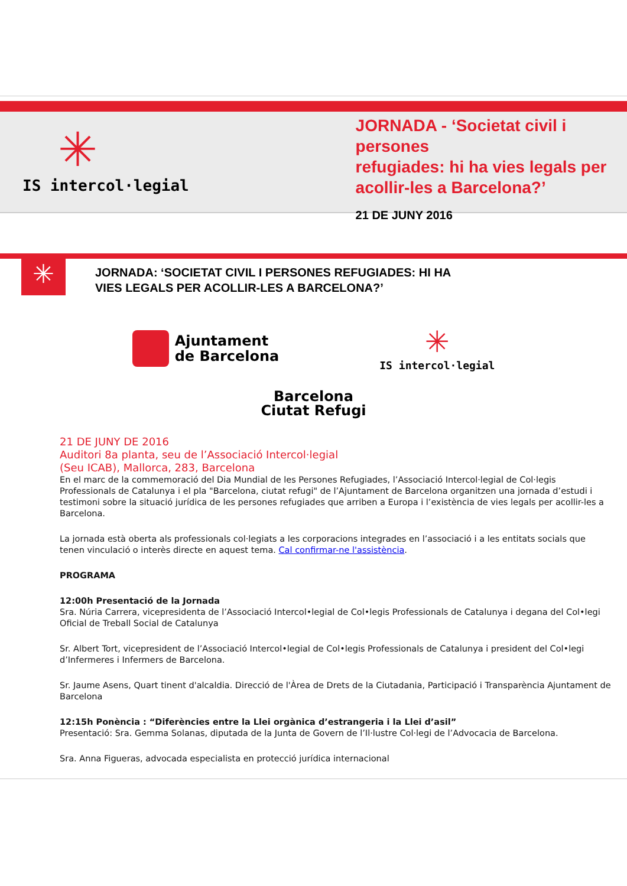✳
IS intercol·legial
JORNADA - ‘Societat civil i persones
refugiades: hi ha vies legals per
acollir-les a Barcelona?’
21 DE JUNY 2016
✳
JORNADA: ‘SOCIETAT CIVIL I PERSONES REFUGIADES: HI HA
VIES LEGALS PER ACOLLIR-LES A BARCELONA?’
Ajuntament
de Barcelona
✳
IS intercol·legial
Barcelona
Ciutat Refugi
21 DE JUNY DE 2016
Auditori 8a planta, seu de l’Associació Intercol·legial
(Seu ICAB), Mallorca, 283, Barcelona
En el marc de la commemoració del Dia Mundial de les Persones Refugiades, l’Associació Intercol·legial de Col·legis Professionals de Catalunya i el pla "Barcelona, ciutat refugi" de l’Ajuntament de Barcelona organitzen una jornada d’estudi i testimoni sobre la situació jurídica de les persones refugiades que arriben a Europa i l’existència de vies legals per acollir-les a Barcelona.
La jornada està oberta als professionals col·legiats a les corporacions integrades en l’associació i a les entitats socials que tenen vinculació o interès directe en aquest tema. Cal confirmar-ne l'assistència.
PROGRAMA
12:00h Presentació de la Jornada
Sra. Núria Carrera, vicepresidenta de l’Associació Intercol•legial de Col•legis Professionals de Catalunya i degana del Col•legi Oficial de Treball Social de Catalunya
Sr. Albert Tort, vicepresident de l’Associació Intercol•legial de Col•legis Professionals de Catalunya i president del Col•legi d’Infermeres i Infermers de Barcelona.
Sr. Jaume Asens, Quart tinent d'alcaldia. Direcció de l'Àrea de Drets de la Ciutadania, Participació i Transparència Ajuntament de Barcelona
12:15h Ponència : “Diferències entre la Llei orgànica d’estrangeria i la Llei d’asil”
Presentació: Sra. Gemma Solanas, diputada de la Junta de Govern de l’Il·lustre Col·legi de l’Advocacia de Barcelona.
Sra. Anna Figueras, advocada especialista en protecció jurídica internacional